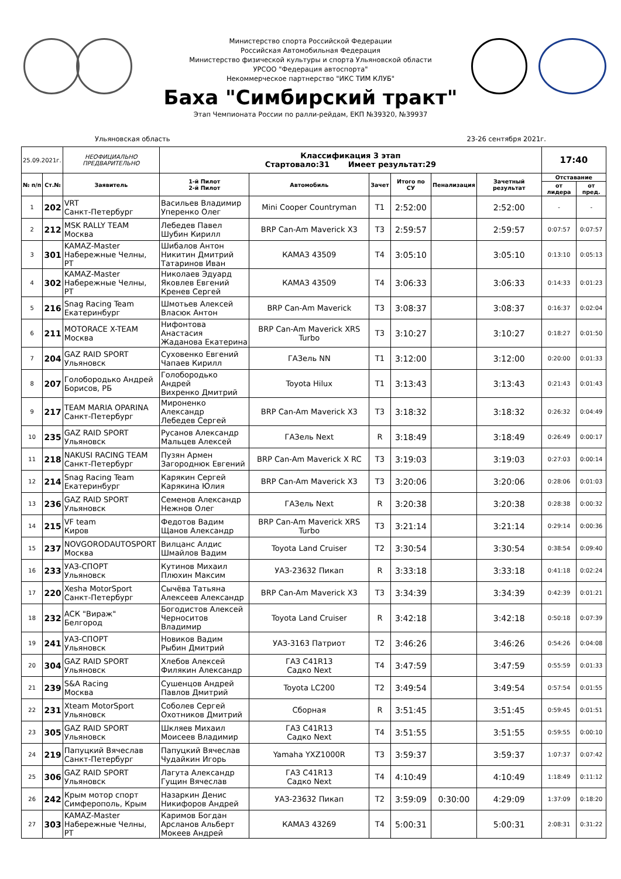Министерство спорта Российской Федерации
Российская Автомобильная Федерация
Министерство физической культуры и спорта Ульяновской области
УРСОО "Федерация автоспорта"
Некоммерческое партнерство "ИКС ТИМ КЛУБ"
Баха "Симбирский тракт"
Этап Чемпионата России по ралли-рейдам, ЕКП №39320, №39937
Ульяновская область 23-26 сентября 2021г.
| 25.09.2021г. | | НЕОФИЦИАЛЬНО ПРЕДВАРИТЕЛЬНО | Классификация 3 этап Стартовало:31 Имеет результат:29 | | | | | | 17:40 | |
| № п/п | Ст.№ | Заявитель | 1-й Пилот 2-й Пилот | Автомобиль | Зачет | Итого по СУ | Пенализация | Зачетный результат | Отставание | |
| | | | | | | | | | от лидера | от пред. |
| 1 | 202 | VRT Санкт-Петербург | Васильев Владимир Уперенко Олег | Mini Cooper Countryman | T1 | 2:52:00 | | 2:52:00 | - | - |
| 2 | 212 | MSK RALLY TEAM Москва | Лебедев Павел Шубин Кирилл | BRP Can-Am Maverick X3 | T3 | 2:59:57 | | 2:59:57 | 0:07:57 | 0:07:57 |
| 3 | 301 | KAMAZ-Master Набережные Челны, РТ | Шибалов Антон Никитин Дмитрий Татаринов Иван | КАМАЗ 43509 | T4 | 3:05:10 | | 3:05:10 | 0:13:10 | 0:05:13 |
| 4 | 302 | KAMAZ-Master Набережные Челны, РТ | Николаев Эдуард Яковлев Евгений Кренев Сергей | КАМАЗ 43509 | T4 | 3:06:33 | | 3:06:33 | 0:14:33 | 0:01:23 |
| 5 | 216 | Snag Racing Team Екатеринбург | Шмотьев Алексей Власюк Антон | BRP Can-Am Maverick | T3 | 3:08:37 | | 3:08:37 | 0:16:37 | 0:02:04 |
| 6 | 211 | MOTORACE X-TEAM Москва | Нифонтова Анастасия Жаданова Екатерина | BRP Can-Am Maverick XRS Turbo | T3 | 3:10:27 | | 3:10:27 | 0:18:27 | 0:01:50 |
| 7 | 204 | GAZ RAID SPORT Ульяновск | Суховенко Евгений Чапаев Кирилл | ГАЗель NN | T1 | 3:12:00 | | 3:12:00 | 0:20:00 | 0:01:33 |
| 8 | 207 | Голобородько Андрей Борисов, РБ | Голобородько Андрей Вихренко Дмитрий | Toyota Hilux | T1 | 3:13:43 | | 3:13:43 | 0:21:43 | 0:01:43 |
| 9 | 217 | TEAM MARIA OPARINA Санкт-Петербург | Мироненко Александр Лебедев Сергей | BRP Can-Am Maverick X3 | T3 | 3:18:32 | | 3:18:32 | 0:26:32 | 0:04:49 |
| 10 | 235 | GAZ RAID SPORT Ульяновск | Русанов Александр Мальцев Алексей | ГАЗель Next | R | 3:18:49 | | 3:18:49 | 0:26:49 | 0:00:17 |
| 11 | 218 | NAKUSI RACING TEAM Санкт-Петербург | Пузян Армен Загороднюк Евгений | BRP Can-Am Maverick X RC | T3 | 3:19:03 | | 3:19:03 | 0:27:03 | 0:00:14 |
| 12 | 214 | Snag Racing Team Екатеринбург | Карякин Сергей Карякина Юлия | BRP Can-Am Maverick X3 | T3 | 3:20:06 | | 3:20:06 | 0:28:06 | 0:01:03 |
| 13 | 236 | GAZ RAID SPORT Ульяновск | Семенов Александр Нежнов Олег | ГАЗель Next | R | 3:20:38 | | 3:20:38 | 0:28:38 | 0:00:32 |
| 14 | 215 | VF team Киров | Федотов Вадим Щанов Александр | BRP Can-Am Maverick XRS Turbo | T3 | 3:21:14 | | 3:21:14 | 0:29:14 | 0:00:36 |
| 15 | 237 | NOVGORODAUTOSPORT Москва | Вилцанс Алдис Шмайлов Вадим | Toyota Land Cruiser | T2 | 3:30:54 | | 3:30:54 | 0:38:54 | 0:09:40 |
| 16 | 233 | УАЗ-СПОРТ Ульяновск | Кутинов Михаил Плюхин Максим | УАЗ-23632 Пикап | R | 3:33:18 | | 3:33:18 | 0:41:18 | 0:02:24 |
| 17 | 220 | Xesha MotorSport Санкт-Петербург | Сычёва Татьяна Алексеев Александр | BRP Can-Am Maverick X3 | T3 | 3:34:39 | | 3:34:39 | 0:42:39 | 0:01:21 |
| 18 | 232 | АСК "Вираж" Белгород | Богодистов Алексей Черноситов Владимир | Toyota Land Cruiser | R | 3:42:18 | | 3:42:18 | 0:50:18 | 0:07:39 |
| 19 | 241 | УАЗ-СПОРТ Ульяновск | Новиков Вадим Рыбин Дмитрий | УАЗ-3163 Патриот | T2 | 3:46:26 | | 3:46:26 | 0:54:26 | 0:04:08 |
| 20 | 304 | GAZ RAID SPORT Ульяновск | Хлебов Алексей Филякин Александр | ГАЗ C41R13 Садко Next | T4 | 3:47:59 | | 3:47:59 | 0:55:59 | 0:01:33 |
| 21 | 239 | S&A Racing Москва | Сушенцов Андрей Павлов Дмитрий | Toyota LC200 | T2 | 3:49:54 | | 3:49:54 | 0:57:54 | 0:01:55 |
| 22 | 231 | Xteam MotorSport Ульяновск | Соболев Сергей Охотников Дмитрий | Сборная | R | 3:51:45 | | 3:51:45 | 0:59:45 | 0:01:51 |
| 23 | 305 | GAZ RAID SPORT Ульяновск | Шкляев Михаил Моисеев Владимир | ГАЗ C41R13 Садко Next | T4 | 3:51:55 | | 3:51:55 | 0:59:55 | 0:00:10 |
| 24 | 219 | Папуцкий Вячеслав Санкт-Петербург | Папуцкий Вячеслав Чудайкин Игорь | Yamaha YXZ1000R | T3 | 3:59:37 | | 3:59:37 | 1:07:37 | 0:07:42 |
| 25 | 306 | GAZ RAID SPORT Ульяновск | Лагута Александр Гущин Вячеслав | ГАЗ C41R13 Садко Next | T4 | 4:10:49 | | 4:10:49 | 1:18:49 | 0:11:12 |
| 26 | 242 | Крым мотор спорт Симферополь, Крым | Назаркин Денис Никифоров Андрей | УАЗ-23632 Пикап | T2 | 3:59:09 | 0:30:00 | 4:29:09 | 1:37:09 | 0:18:20 |
| 27 | 303 | KAMAZ-Master Набережные Челны, РТ | Каримов Богдан Арсланов Альберт Мокеев Андрей | КАМАЗ 43269 | T4 | 5:00:31 | | 5:00:31 | 2:08:31 | 0:31:22 |